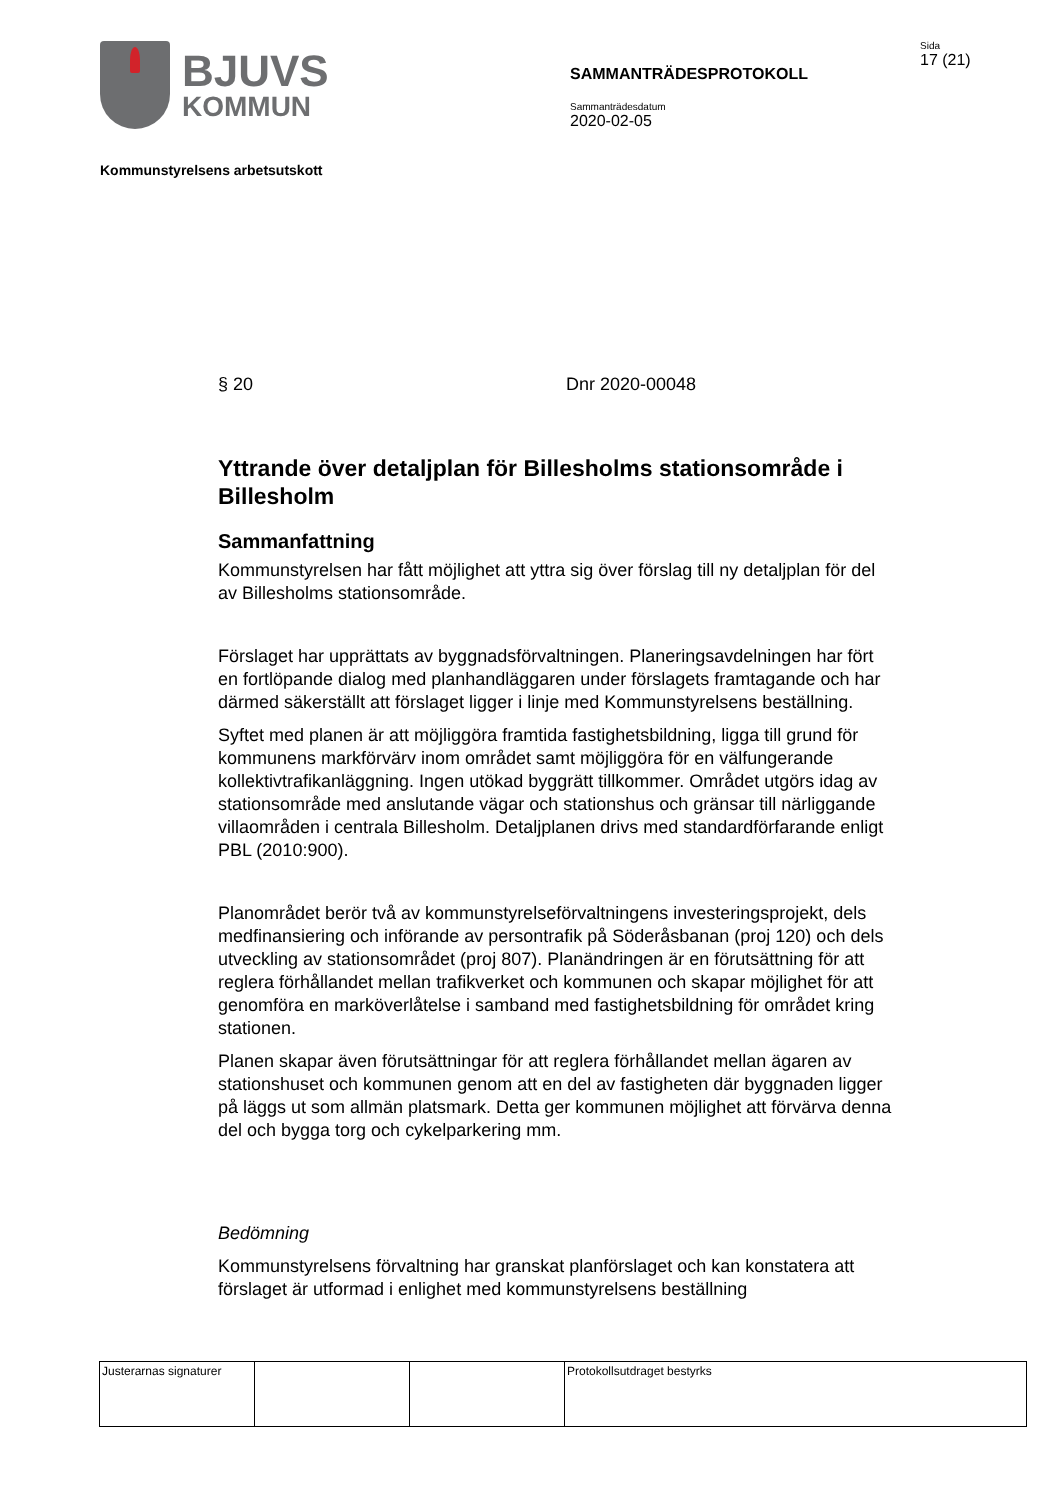BJUVS
KOMMUN
SAMMANTRÄDESPROTOKOLL
Sammanträdesdatum
2020-02-05
Sida
17 (21)
Kommunstyrelsens arbetsutskott
§ 20 Dnr 2020-00048
Yttrande över detaljplan för Billesholms stationsområde i Billesholm
Sammanfattning
Kommunstyrelsen har fått möjlighet att yttra sig över förslag till ny detaljplan för del av Billesholms stationsområde.
Förslaget har upprättats av byggnadsförvaltningen. Planeringsavdelningen har fört en fortlöpande dialog med planhandläggaren under förslagets framtagande och har därmed säkerställt att förslaget ligger i linje med Kommunstyrelsens beställning.
Syftet med planen är att möjliggöra framtida fastighetsbildning, ligga till grund för kommunens markförvärv inom området samt möjliggöra för en välfungerande kollektivtrafikanläggning. Ingen utökad byggrätt tillkommer. Området utgörs idag av stationsområde med anslutande vägar och stationshus och gränsar till närliggande villaområden i centrala Billesholm. Detaljplanen drivs med standardförfarande enligt PBL (2010:900).
Planområdet berör två av kommunstyrelseförvaltningens investeringsprojekt, dels medfinansiering och införande av persontrafik på Söderåsbanan (proj 120) och dels utveckling av stationsområdet (proj 807). Planändringen är en förutsättning för att reglera förhållandet mellan trafikverket och kommunen och skapar möjlighet för att genomföra en marköverlåtelse i samband med fastighetsbildning för området kring stationen.
Planen skapar även förutsättningar för att reglera förhållandet mellan ägaren av stationshuset och kommunen genom att en del av fastigheten där byggnaden ligger på läggs ut som allmän platsmark. Detta ger kommunen möjlighet att förvärva denna del och bygga torg och cykelparkering mm.
Bedömning
Kommunstyrelsens förvaltning har granskat planförslaget och kan konstatera att förslaget är utformad i enlighet med kommunstyrelsens beställning
| Justerarnas signaturer | | | Protokollsutdraget bestyrks |